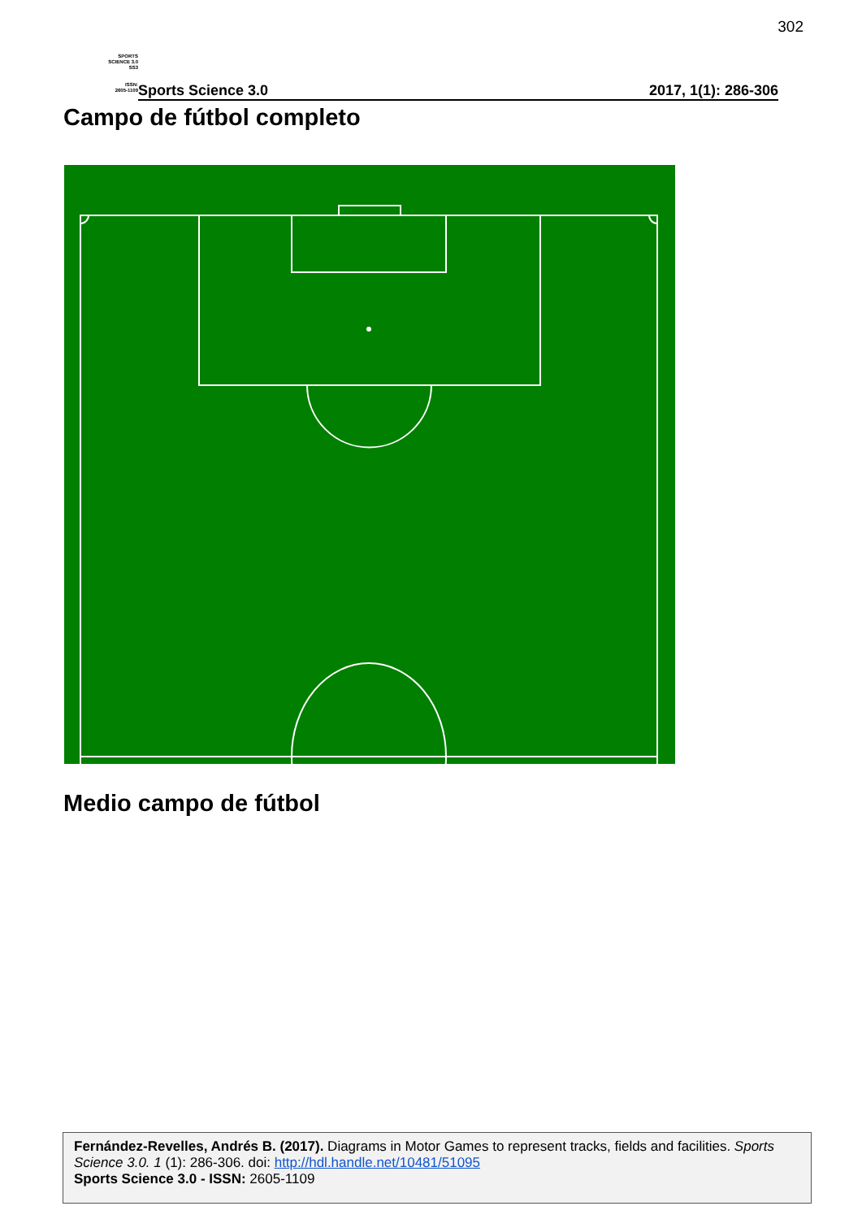302
SPORTS
SCIENCE 3.0
SS3
ISSN:
2605-1109
Sports Science 3.0 2017, 1(1): 286-306
Campo de fútbol completo
Medio campo de fútbol
Fernández-Revelles, Andrés B. (2017). Diagrams in Motor Games to represent tracks, fields and facilities. Sports Science 3.0. 1 (1): 286-306. doi: http://hdl.handle.net/10481/51095
Sports Science 3.0 - ISSN: 2605-1109